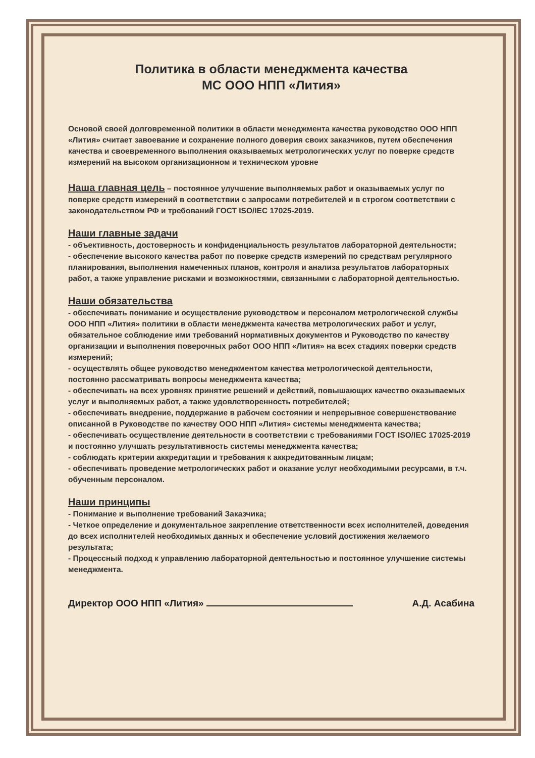Политика в области менеджмента качества
МС ООО НПП «Лития»
Основой своей долговременной политики в области менеджмента качества руководство ООО НПП «Лития» считает завоевание и сохранение полного доверия своих заказчиков, путем обеспечения качества и своевременного выполнения оказываемых метрологических услуг по поверке средств измерений на высоком организационном и техническом уровне
Наша главная цель – постоянное улучшение выполняемых работ и оказываемых услуг по поверке средств измерений в соответствии с запросами потребителей и в строгом соответствии с законодательством РФ и требований ГОСТ ISO/IEC 17025-2019.
Наши главные задачи
- объективность, достоверность и конфиденциальность результатов лабораторной деятельности;
- обеспечение высокого качества работ по поверке средств измерений по средствам регулярного планирования, выполнения намеченных планов, контроля и анализа результатов лабораторных работ, а также управление рисками и возможностями, связанными с лабораторной деятельностью.
Наши обязательства
- обеспечивать понимание и осуществление руководством и персоналом метрологической службы ООО НПП «Лития» политики в области менеджмента качества метрологических работ и услуг, обязательное соблюдение ими требований нормативных документов и Руководство по качеству организации и выполнения поверочных работ ООО НПП «Лития» на всех стадиях поверки средств измерений;
- осуществлять общее руководство менеджментом качества метрологической деятельности, постоянно рассматривать вопросы менеджмента качества;
- обеспечивать на всех уровнях принятие решений и действий, повышающих качество оказываемых услуг и выполняемых работ, а также удовлетворенность потребителей;
- обеспечивать внедрение, поддержание в рабочем состоянии и непрерывное совершенствование описанной в Руководстве по качеству ООО НПП «Лития» системы менеджмента качества;
- обеспечивать осуществление деятельности в соответствии с требованиями ГОСТ ISO/IEC 17025-2019 и постоянно улучшать результативность системы менеджмента качества;
- соблюдать критерии аккредитации и требования к аккредитованным лицам;
- обеспечивать проведение метрологических работ и оказание услуг необходимыми ресурсами, в т.ч. обученным персоналом.
Наши принципы
- Понимание и выполнение требований Заказчика;
- Четкое определение и документальное закрепление ответственности всех исполнителей, доведения до всех исполнителей необходимых данных и обеспечение условий достижения желаемого результата;
- Процессный подход к управлению лабораторной деятельностью и постоянное улучшение системы менеджмента.
Директор ООО НПП «Лития» А.Д. Асабина